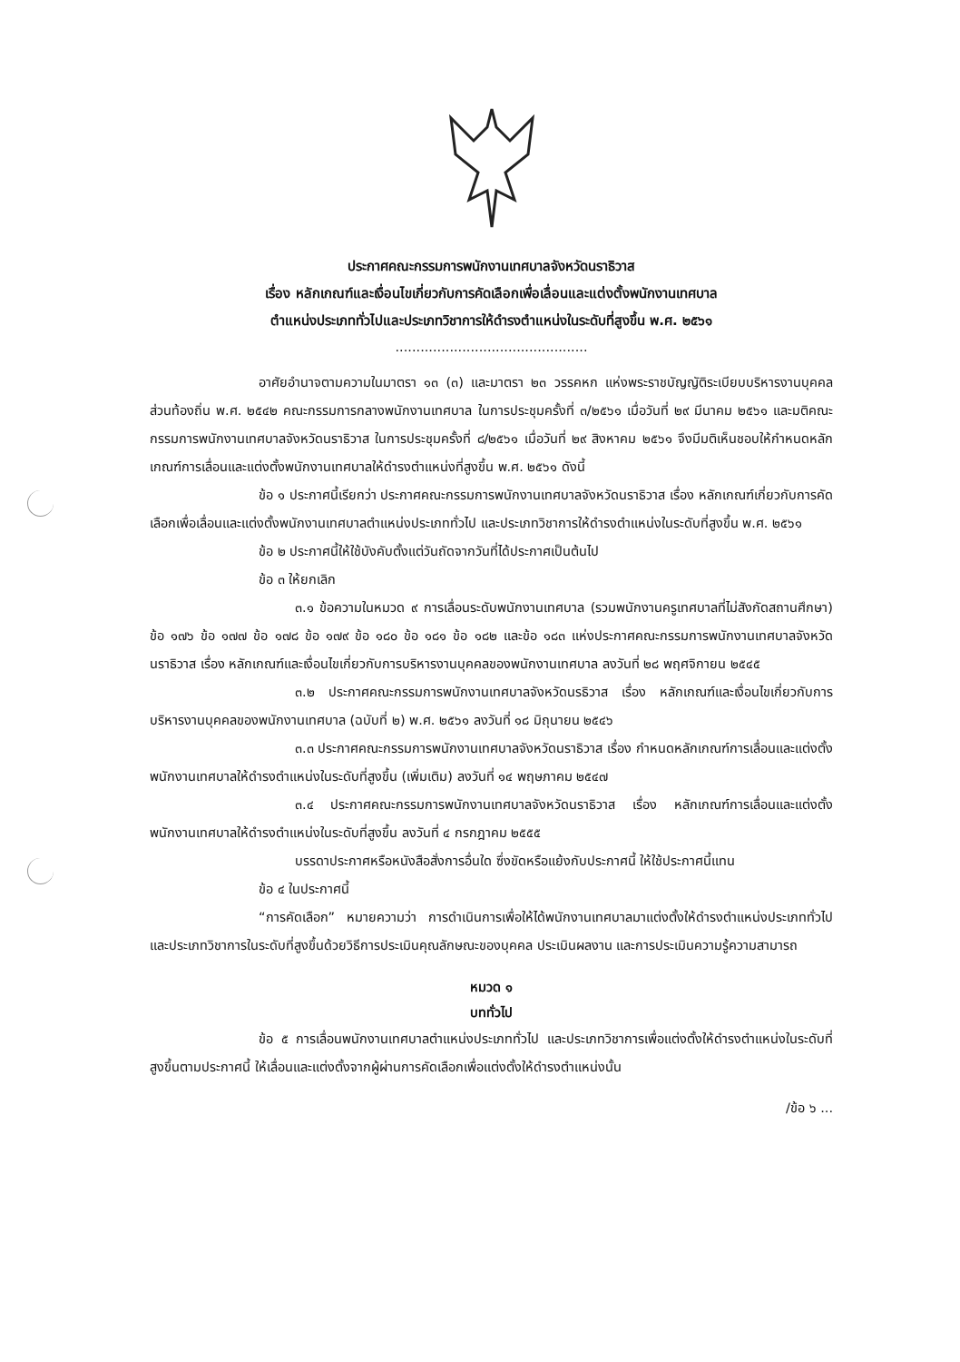ประกาศคณะกรรมการพนักงานเทศบาลจังหวัดนราธิวาส
เรื่อง หลักเกณฑ์และเงื่อนไขเกี่ยวกับการคัดเลือกเพื่อเลื่อนและแต่งตั้งพนักงานเทศบาล
ตำแหน่งประเภททั่วไปและประเภทวิชาการให้ดำรงตำแหน่งในระดับที่สูงขึ้น พ.ศ. ๒๕๖๑
..............................................
อาศัยอำนาจตามความในมาตรา ๑๓ (๓) และมาตรา ๒๓ วรรคหก แห่งพระราชบัญญัติระเบียบบริหารงานบุคคลส่วนท้องถิ่น พ.ศ. ๒๕๔๒ คณะกรรมการกลางพนักงานเทศบาล ในการประชุมครั้งที่ ๓/๒๕๖๑ เมื่อวันที่ ๒๙ มีนาคม ๒๕๖๑ และมติคณะกรรมการพนักงานเทศบาลจังหวัดนราธิวาส ในการประชุมครั้งที่ ๘/๒๕๖๑ เมื่อวันที่ ๒๙ สิงหาคม ๒๕๖๑ จึงมีมติเห็นชอบให้กำหนดหลักเกณฑ์การเลื่อนและแต่งตั้งพนักงานเทศบาลให้ดำรงตำแหน่งที่สูงขึ้น พ.ศ. ๒๕๖๑ ดังนี้
ข้อ ๑ ประกาศนี้เรียกว่า ประกาศคณะกรรมการพนักงานเทศบาลจังหวัดนราธิวาส เรื่อง หลักเกณฑ์เกี่ยวกับการคัดเลือกเพื่อเลื่อนและแต่งตั้งพนักงานเทศบาลตำแหน่งประเภททั่วไป และประเภทวิชาการให้ดำรงตำแหน่งในระดับที่สูงขึ้น พ.ศ. ๒๕๖๑
ข้อ ๒ ประกาศนี้ให้ใช้บังคับตั้งแต่วันถัดจากวันที่ได้ประกาศเป็นต้นไป
ข้อ ๓ ให้ยกเลิก
๓.๑ ข้อความในหมวด ๙ การเลื่อนระดับพนักงานเทศบาล (รวมพนักงานครูเทศบาลที่ไม่สังกัดสถานศึกษา) ข้อ ๑๗๖ ข้อ ๑๗๗ ข้อ ๑๗๘ ข้อ ๑๗๙ ข้อ ๑๘๐ ข้อ ๑๘๑ ข้อ ๑๘๒ และข้อ ๑๘๓ แห่งประกาศคณะกรรมการพนักงานเทศบาลจังหวัดนราธิวาส เรื่อง หลักเกณฑ์และเงื่อนไขเกี่ยวกับการบริหารงานบุคคลของพนักงานเทศบาล ลงวันที่ ๒๘ พฤศจิกายน ๒๕๔๕
๓.๒ ประกาศคณะกรรมการพนักงานเทศบาลจังหวัดนรธิวาส เรื่อง หลักเกณฑ์และเงื่อนไขเกี่ยวกับการบริหารงานบุคคลของพนักงานเทศบาล (ฉบับที่ ๒) พ.ศ. ๒๕๖๑ ลงวันที่ ๑๘ มิถุนายน ๒๕๔๖
๓.๓ ประกาศคณะกรรมการพนักงานเทศบาลจังหวัดนราธิวาส เรื่อง กำหนดหลักเกณฑ์การเลื่อนและแต่งตั้งพนักงานเทศบาลให้ดำรงตำแหน่งในระดับที่สูงขึ้น (เพิ่มเติม) ลงวันที่ ๑๔ พฤษภาคม ๒๕๔๗
๓.๔ ประกาศคณะกรรมการพนักงานเทศบาลจังหวัดนราธิวาส เรื่อง หลักเกณฑ์การเลื่อนและแต่งตั้งพนักงานเทศบาลให้ดำรงตำแหน่งในระดับที่สูงขึ้น ลงวันที่ ๔ กรกฎาคม ๒๕๕๕
บรรดาประกาศหรือหนังสือสั่งการอื่นใด ซึ่งขัดหรือแย้งกับประกาศนี้ ให้ใช้ประกาศนี้แทน
ข้อ ๔ ในประกาศนี้
“การคัดเลือก” หมายความว่า การดำเนินการเพื่อให้ได้พนักงานเทศบาลมาแต่งตั้งให้ดำรงตำแหน่งประเภททั่วไป และประเภทวิชาการในระดับที่สูงขึ้นด้วยวิธีการประเมินคุณลักษณะของบุคคล ประเมินผลงาน และการประเมินความรู้ความสามารถ
หมวด ๑
บททั่วไป
ข้อ ๕ การเลื่อนพนักงานเทศบาลตำแหน่งประเภททั่วไป และประเภทวิชาการเพื่อแต่งตั้งให้ดำรงตำแหน่งในระดับที่สูงขึ้นตามประกาศนี้ ให้เลื่อนและแต่งตั้งจากผู้ผ่านการคัดเลือกเพื่อแต่งตั้งให้ดำรงตำแหน่งนั้น
/ข้อ ๖ ...